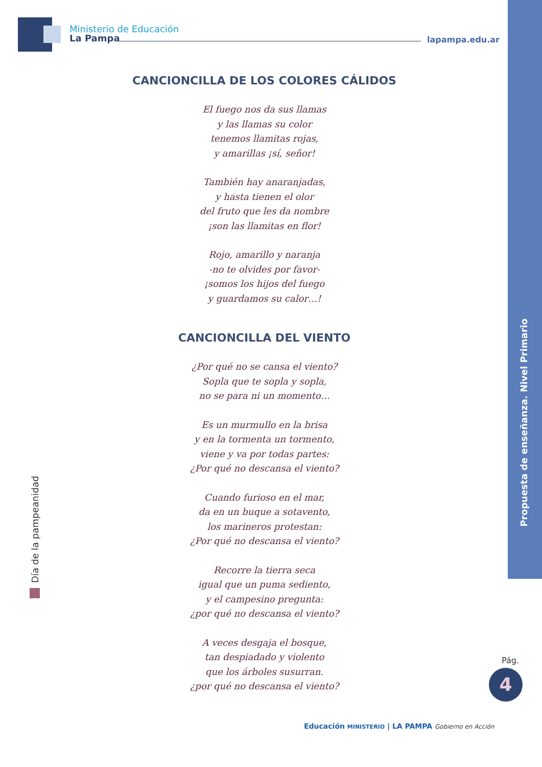Ministerio de Educación
La Pampa
lapampa.edu.ar
CANCIONCILLA DE LOS COLORES CÁLIDOS
El fuego nos da sus llamas
y las llamas su color
tenemos llamitas rojas,
y amarillas ¡sí, señor!
También hay anaranjadas,
y hasta tienen el olor
del fruto que les da nombre
¡son las llamitas en flor!
Rojo, amarillo y naranja
-no te olvides por favor-
¡somos los hijos del fuego
y guardamos su calor…!
CANCIONCILLA DEL VIENTO
¿Por qué no se cansa el viento?
Sopla que te sopla y sopla,
no se para ni un momento…
Es un murmullo en la brisa
y en la tormenta un tormento,
viene y va por todas partes:
¿Por qué no descansa el viento?
Cuando furioso en el mar,
da en un buque a sotavento,
los marineros protestan:
¿Por qué no descansa el viento?
Recorre la tierra seca
igual que un puma sediento,
y el campesino pregunta:
¿por qué no descansa el viento?
A veces desgaja el bosque,
tan despiadado y violento
que los árboles susurran.
¿por qué no descansa el viento?
Propuesta de enseñanza. Nivel Primario
Día de la pampeanidad
Pág.
4
Educación MINISTERIO | LA PAMPA Gobierno en Acción